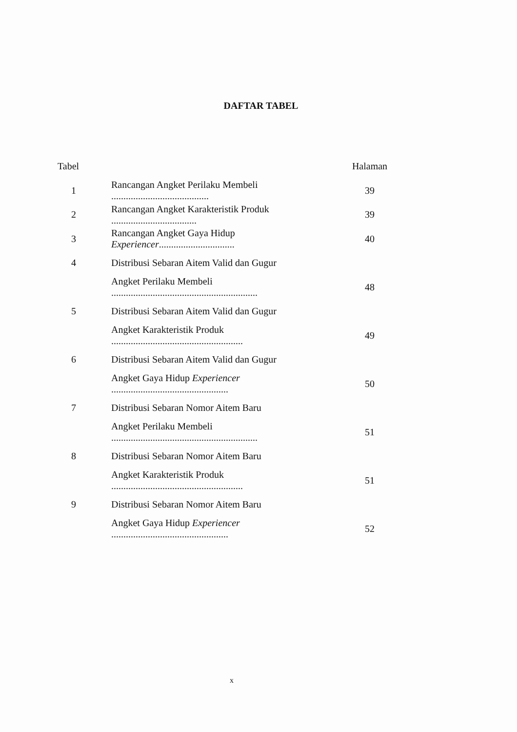DAFTAR TABEL
| Tabel | | Halaman |
| --- | --- | --- |
| 1 | Rancangan Angket Perilaku Membeli ........................................ | 39 |
| 2 | Rancangan Angket Karakteristik Produk ................................... | 39 |
| 3 | Rancangan Angket Gaya Hidup Experiencer ............................... | 40 |
| 4 | Distribusi Sebaran Aitem Valid dan Gugur | |
| | Angket Perilaku Membeli ............................................................ | 48 |
| 5 | Distribusi Sebaran Aitem Valid dan Gugur | |
| | Angket Karakteristik Produk ...................................................... | 49 |
| 6 | Distribusi Sebaran Aitem Valid dan Gugur | |
| | Angket Gaya Hidup Experiencer ................................................ | 50 |
| 7 | Distribusi Sebaran Nomor Aitem Baru | |
| | Angket Perilaku Membeli ............................................................ | 51 |
| 8 | Distribusi Sebaran Nomor Aitem Baru | |
| | Angket Karakteristik Produk ...................................................... | 51 |
| 9 | Distribusi Sebaran Nomor Aitem Baru | |
| | Angket Gaya Hidup Experiencer ................................................ | 52 |
x